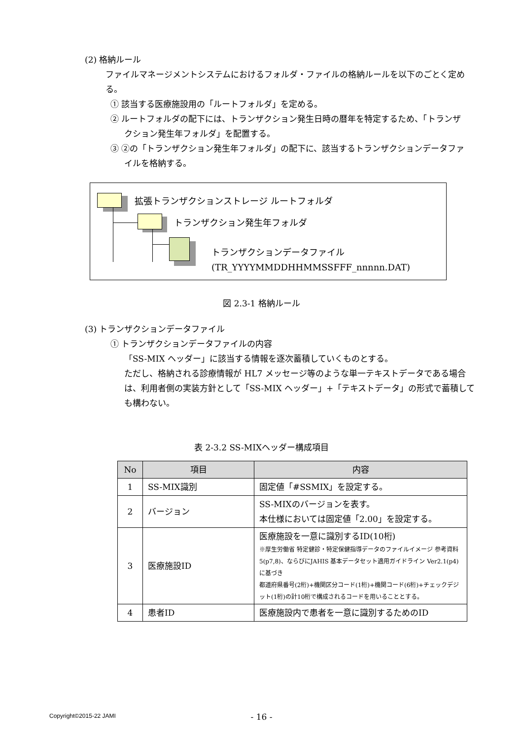(2) 格納ルール
ファイルマネージメントシステムにおけるフォルダ・ファイルの格納ルールを以下のごとく定める。
① 該当する医療施設用の「ルートフォルダ」を定める。
② ルートフォルダの配下には、トランザクション発生日時の暦年を特定するため、「トランザクション発生年フォルダ」を配置する。
③ ②の「トランザクション発生年フォルダ」の配下に、該当するトランザクションデータファイルを格納する。
拡張トランザクションストレージ ルートフォルダ
トランザクション発生年フォルダ
トランザクションデータファイル
(TR_YYYYMMDDHHMMSSFFF_nnnnn.DAT)
図 2.3-1 格納ルール
(3) トランザクションデータファイル
① トランザクションデータファイルの内容
「SS-MIX ヘッダー」に該当する情報を逐次蓄積していくものとする。
ただし、格納される診療情報が HL7 メッセージ等のような単一テキストデータである場合は、利用者側の実装方針として「SS-MIX ヘッダー」+「テキストデータ」の形式で蓄積しても構わない。
表 2-3.2 SS-MIXヘッダー構成項目
| No | 項目 | 内容 |
| --- | --- | --- |
| 1 | SS-MIX識別 | 固定値「#SSMIX」を設定する。 |
| 2 | バージョン | SS-MIXのバージョンを表す。 本仕様においては固定値「2.00」を設定する。 |
| 3 | 医療施設ID | 医療施設を一意に識別するID(10桁) ※厚生労働省 特定健診・特定保健指導データのファイルイメージ 参考資料5(p7,8)、ならびにJAHIS 基本データセット適用ガイドライン Ver2.1(p4)に基づき 都道府県番号(2桁)+機関区分コード(1桁)+機関コード(6桁)+チェックデジット(1桁)の計10桁で構成されるコードを用いることとする。 |
| 4 | 患者ID | 医療施設内で患者を一意に識別するためのID |
Copyright©2015-22 JAMI
- 16 -